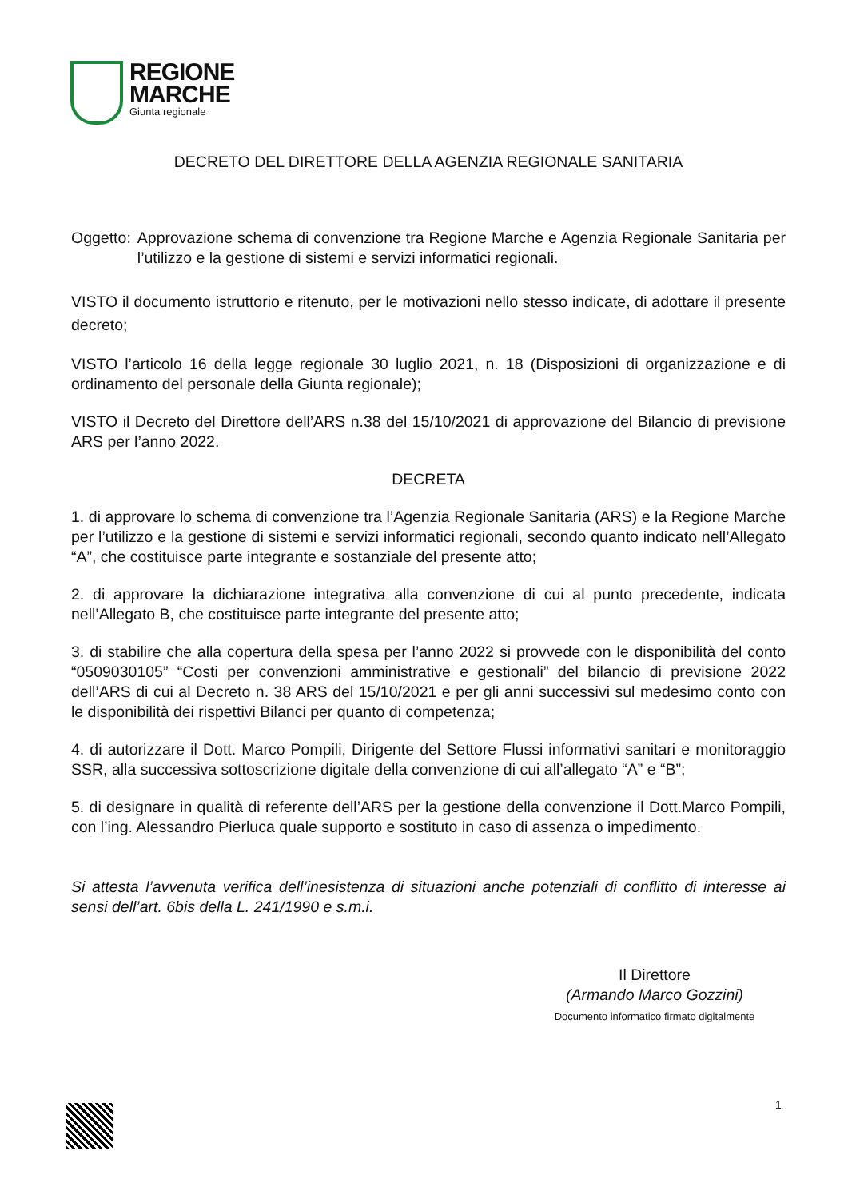REGIONE
MARCHE
Giunta regionale
DECRETO DEL DIRETTORE DELLA AGENZIA REGIONALE SANITARIA
Oggetto: Approvazione schema di convenzione tra Regione Marche e Agenzia Regionale Sanitaria per l’utilizzo e la gestione di sistemi e servizi informatici regionali.
VISTO il documento istruttorio e ritenuto, per le motivazioni nello stesso indicate, di adottare il presente decreto;
VISTO l’articolo 16 della legge regionale 30 luglio 2021, n. 18 (Disposizioni di organizzazione e di ordinamento del personale della Giunta regionale);
VISTO il Decreto del Direttore dell’ARS n.38 del 15/10/2021 di approvazione del Bilancio di previsione ARS per l’anno 2022.
DECRETA
1. di approvare lo schema di convenzione tra l’Agenzia Regionale Sanitaria (ARS) e la Regione Marche per l’utilizzo e la gestione di sistemi e servizi informatici regionali, secondo quanto indicato nell’Allegato “A”, che costituisce parte integrante e sostanziale del presente atto;
2. di approvare la dichiarazione integrativa alla convenzione di cui al punto precedente, indicata nell’Allegato B, che costituisce parte integrante del presente atto;
3. di stabilire che alla copertura della spesa per l’anno 2022 si provvede con le disponibilità del conto “0509030105” “Costi per convenzioni amministrative e gestionali” del bilancio di previsione 2022 dell’ARS di cui al Decreto n. 38 ARS del 15/10/2021 e per gli anni successivi sul medesimo conto con le disponibilità dei rispettivi Bilanci per quanto di competenza;
4. di autorizzare il Dott. Marco Pompili, Dirigente del Settore Flussi informativi sanitari e monitoraggio SSR, alla successiva sottoscrizione digitale della convenzione di cui all’allegato “A” e “B”;
5. di designare in qualità di referente dell’ARS per la gestione della convenzione il Dott.Marco Pompili, con l’ing. Alessandro Pierluca quale supporto e sostituto in caso di assenza o impedimento.
Si attesta l’avvenuta verifica dell’inesistenza di situazioni anche potenziali di conflitto di interesse ai sensi dell’art. 6bis della L. 241/1990 e s.m.i.
Il Direttore
(Armando Marco Gozzini)
Documento informatico firmato digitalmente
1